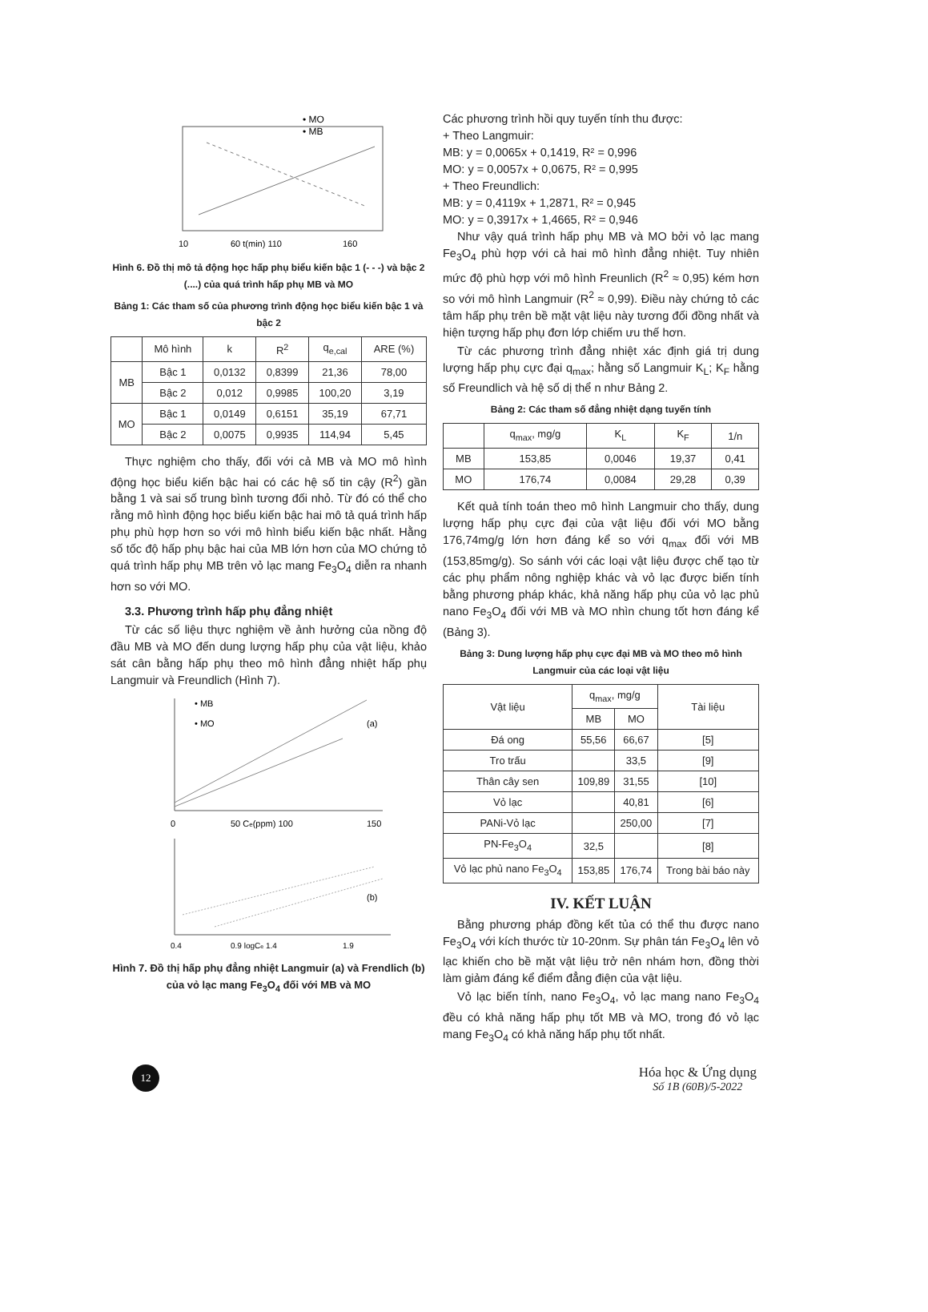• MO
• MB
10
60 t(min) 110
160
Hình 6. Đồ thị mô tả động học hấp phụ biểu kiến bậc 1 (- - -) và bậc 2 (....) của quá trình hấp phụ MB và MO
Bảng 1: Các tham số của phương trình động học biểu kiến bậc 1 và bậc 2
| | Mô hình | k | R<sup>2</sup> | q<sub>e,cal</sub> | ARE (%) |
| --- | --- | --- | --- | --- | --- |
| MB | Bậc 1 | 0,0132 | 0,8399 | 21,36 | 78,00 |
| | Bậc 2 | 0,012 | 0,9985 | 100,20 | 3,19 |
| MO | Bậc 1 | 0,0149 | 0,6151 | 35,19 | 67,71 |
| | Bậc 2 | 0,0075 | 0,9935 | 114,94 | 5,45 |
Thực nghiệm cho thấy, đối với cả MB và MO mô hình động học biểu kiến bậc hai có các hệ số tin cậy (R<sup>2</sup>) gần bằng 1 và sai số trung bình tương đối nhỏ. Từ đó có thể cho rằng mô hình động học biểu kiến bậc hai mô tả quá trình hấp phụ phù hợp hơn so với mô hình biểu kiến bậc nhất. Hằng số tốc độ hấp phụ bậc hai của MB lớn hơn của MO chứng tỏ quá trình hấp phụ MB trên vỏ lạc mang Fe<sub>3</sub>O<sub>4</sub> diễn ra nhanh hơn so với MO.
3.3. Phương trình hấp phụ đẳng nhiệt
Từ các số liệu thực nghiệm về ảnh hưởng của nồng độ đầu MB và MO đến dung lượng hấp phụ của vật liệu, khảo sát cân bằng hấp phụ theo mô hình đẳng nhiệt hấp phụ Langmuir và Freundlich (Hình 7).
• MB
• MO
(a)
0
50 Ce(ppm) 100
150
(b)
0.4
0.9 logCe 1.4
1.9
Hình 7. Đồ thị hấp phụ đẳng nhiệt Langmuir (a) và Frendlich (b) của vỏ lạc mang Fe<sub>3</sub>O<sub>4</sub> đối với MB và MO
Các phương trình hồi quy tuyến tính thu được:
+ Theo Langmuir:
MB: y = 0,0065x + 0,1419, R² = 0,996
MO: y = 0,0057x + 0,0675, R² = 0,995
+ Theo Freundlich:
MB: y = 0,4119x + 1,2871, R² = 0,945
MO: y = 0,3917x + 1,4665, R² = 0,946
Như vậy quá trình hấp phụ MB và MO bởi vỏ lạc mang Fe<sub>3</sub>O<sub>4</sub> phù hợp với cả hai mô hình đẳng nhiệt. Tuy nhiên mức độ phù hợp với mô hình Freunlich (R<sup>2</sup> ≈ 0,95) kém hơn so với mô hình Langmuir (R<sup>2</sup> ≈ 0,99). Điều này chứng tỏ các tâm hấp phụ trên bề mặt vật liệu này tương đối đồng nhất và hiện tượng hấp phụ đơn lớp chiếm ưu thế hơn.
Từ các phương trình đẳng nhiệt xác định giá trị dung lượng hấp phụ cực đại q<sub>max</sub>; hằng số Langmuir K<sub>L</sub>; K<sub>F</sub> hằng số Freundlich và hệ số dị thể n như Bảng 2.
Bảng 2: Các tham số đẳng nhiệt dạng tuyến tính
| | q<sub>max</sub>, mg/g | K<sub>L</sub> | K<sub>F</sub> | 1/n |
| --- | --- | --- | --- | --- |
| MB | 153,85 | 0,0046 | 19,37 | 0,41 |
| MO | 176,74 | 0,0084 | 29,28 | 0,39 |
Kết quả tính toán theo mô hình Langmuir cho thấy, dung lượng hấp phụ cực đại của vật liệu đối với MO bằng 176,74mg/g lớn hơn đáng kể so với q<sub>max</sub> đối với MB (153,85mg/g). So sánh với các loại vật liệu được chế tạo từ các phụ phẩm nông nghiệp khác và vỏ lạc được biến tính bằng phương pháp khác, khả năng hấp phụ của vỏ lạc phủ nano Fe<sub>3</sub>O<sub>4</sub> đối với MB và MO nhìn chung tốt hơn đáng kể (Bảng 3).
Bảng 3: Dung lượng hấp phụ cực đại MB và MO theo mô hình Langmuir của các loại vật liệu
| Vật liệu | q<sub>max</sub>, mg/g | | Tài liệu |
| --- | --- | --- | --- |
| | MB | MO | |
| Đá ong | 55,56 | 66,67 | [5] |
| Tro trấu | | 33,5 | [9] |
| Thân cây sen | 109,89 | 31,55 | [10] |
| Vỏ lạc | | 40,81 | [6] |
| PANi-Vỏ lạc | | 250,00 | [7] |
| PN-Fe<sub>3</sub>O<sub>4</sub> | 32,5 | | [8] |
| Vỏ lạc phủ nano Fe<sub>3</sub>O<sub>4</sub> | 153,85 | 176,74 | Trong bài báo này |
IV. KẾT LUẬN
Bằng phương pháp đồng kết tủa có thể thu được nano Fe<sub>3</sub>O<sub>4</sub> với kích thước từ 10-20nm. Sự phân tán Fe<sub>3</sub>O<sub>4</sub> lên vỏ lạc khiến cho bề mặt vật liệu trở nên nhám hơn, đồng thời làm giảm đáng kể điểm đẳng điện của vật liệu.
Vỏ lạc biến tính, nano Fe<sub>3</sub>O<sub>4</sub>, vỏ lạc mang nano Fe<sub>3</sub>O<sub>4</sub> đều có khả năng hấp phụ tốt MB và MO, trong đó vỏ lạc mang Fe<sub>3</sub>O<sub>4</sub> có khả năng hấp phụ tốt nhất.
12
Hóa học & Ứng dụng
Số 1B (60B)/5-2022